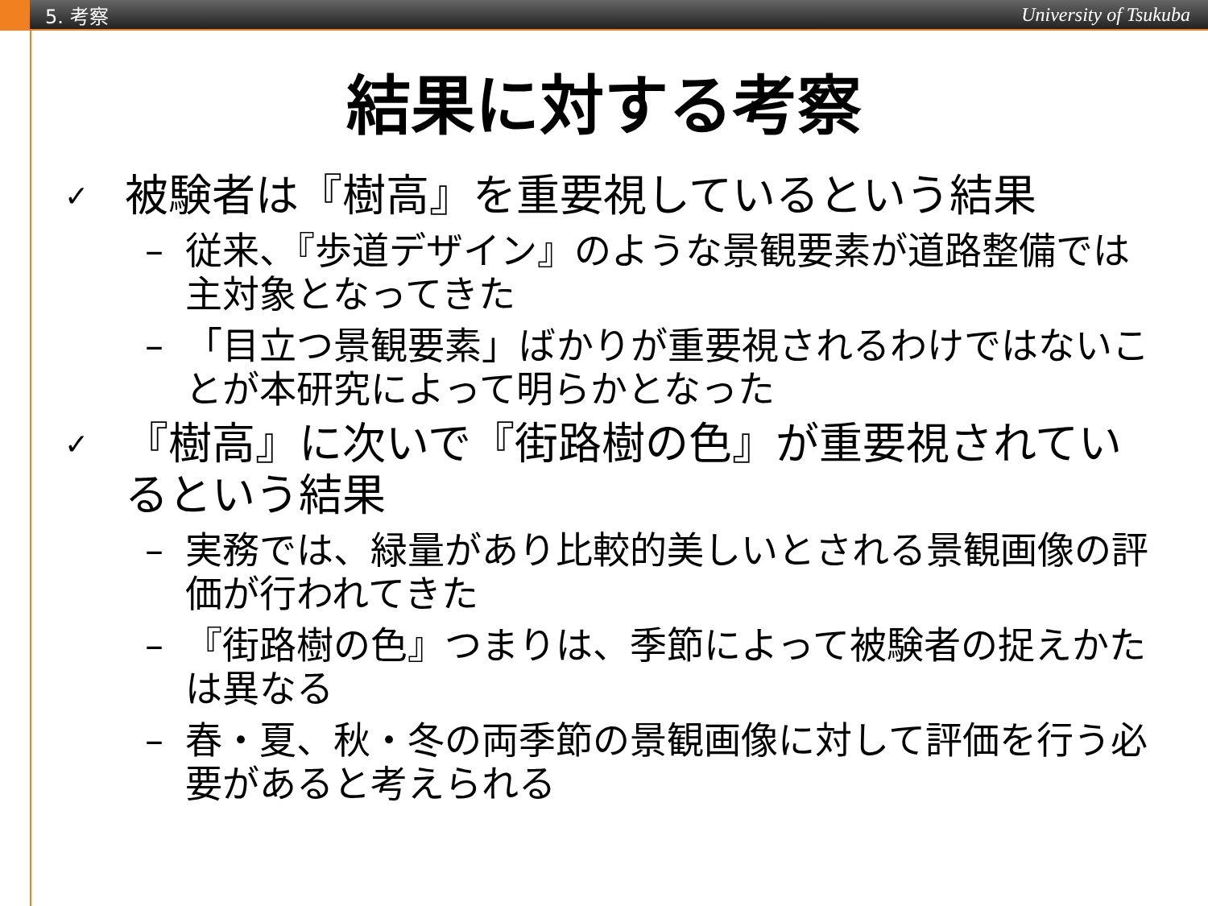5. 考察 University of Tsukuba
結果に対する考察
✓ 被験者は『樹高』を重要視しているという結果
– 従来、『歩道デザイン』のような景観要素が道路整備では主対象となってきた
– 「目立つ景観要素」ばかりが重要視されるわけではないことが本研究によって明らかとなった
✓ 『樹高』に次いで『街路樹の色』が重要視されているという結果
– 実務では、緑量があり比較的美しいとされる景観画像の評価が行われてきた
– 『街路樹の色』つまりは、季節によって被験者の捉えかたは異なる
– 春・夏、秋・冬の両季節の景観画像に対して評価を行う必要があると考えられる